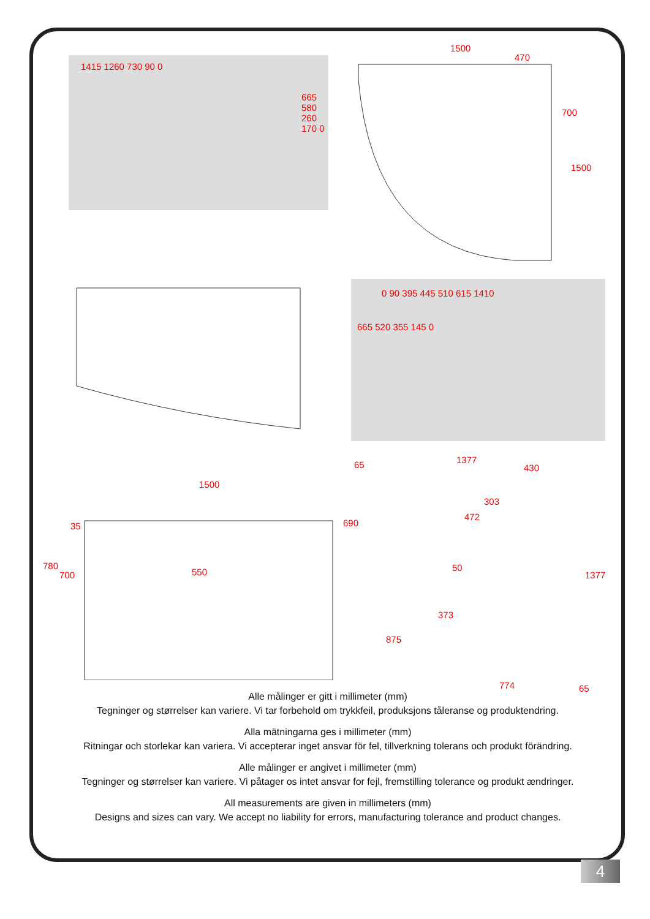1415 1260 730 90 0
665 580 260 170 0
0 90 395 445 510 615 1410
665 520 355 145 0
1500
470
700
1500
1500
35
780
700 550
65 1377
430
303
472
690
50
1377
373
875
774 65
Alle målinger er gitt i millimeter (mm)
Tegninger og størrelser kan variere. Vi tar forbehold om trykkfeil, produksjons tåleranse og produktendring.
Alla mätningarna ges i millimeter (mm)
Ritningar och storlekar kan variera. Vi accepterar inget ansvar för fel, tillverkning tolerans och produkt förändring.
Alle målinger er angivet i millimeter (mm)
Tegninger og størrelser kan variere. Vi påtager os intet ansvar for fejl, fremstilling tolerance og produkt ændringer.
All measurements are given in millimeters (mm)
Designs and sizes can vary. We accept no liability for errors, manufacturing tolerance and product changes.
4